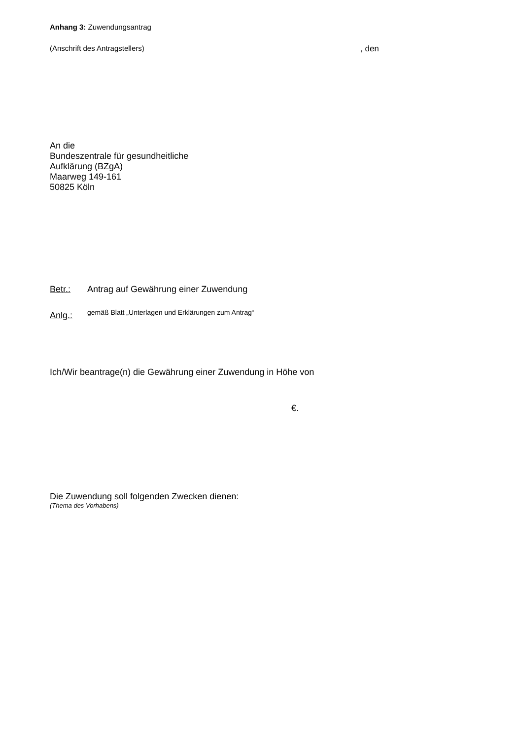Anhang 3: Zuwendungsantrag
(Anschrift des Antragstellers), den
An die
Bundeszentrale für gesundheitliche
Aufklärung (BZgA)
Maarweg 149-161
50825 Köln
Betr.: Antrag auf Gewährung einer Zuwendung
Anlg.: gemäß Blatt „Unterlagen und Erklärungen zum Antrag“
Ich/Wir beantrage(n) die Gewährung einer Zuwendung in Höhe von
€.
Die Zuwendung soll folgenden Zwecken dienen:
(Thema des Vorhabens)